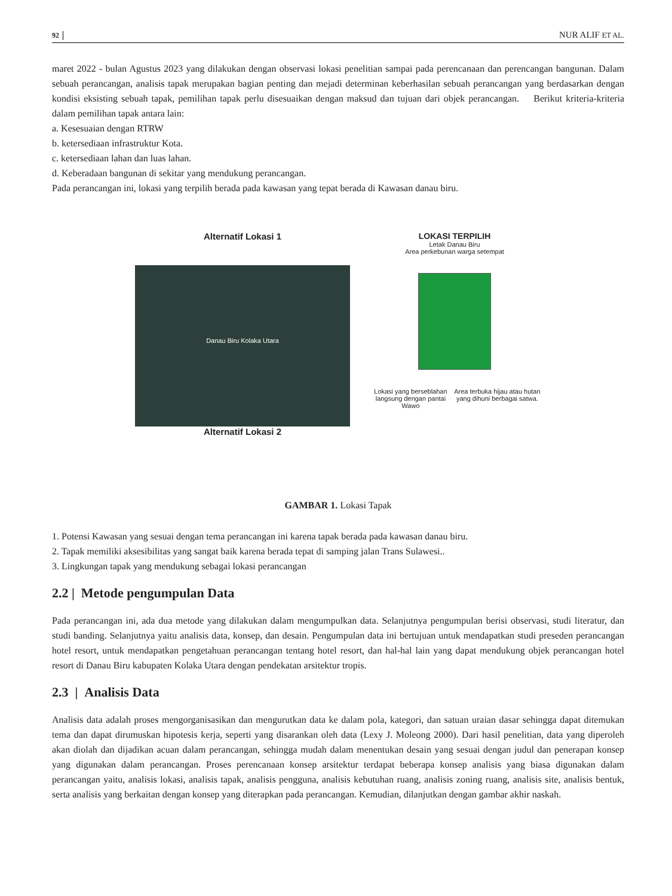92 NUR ALIF ET AL.
maret 2022 - bulan Agustus 2023 yang dilakukan dengan observasi lokasi penelitian sampai pada perencanaan dan perencangan bangunan. Dalam sebuah perancangan, analisis tapak merupakan bagian penting dan mejadi determinan keberhasilan sebuah perancangan yang berdasarkan dengan kondisi eksisting sebuah tapak, pemilihan tapak perlu disesuaikan dengan maksud dan tujuan dari objek perancangan. Berikut kriteria-kriteria dalam pemilihan tapak antara lain:
a. Kesesuaian dengan RTRW
b. ketersediaan infrastruktur Kota.
c. ketersediaan lahan dan luas lahan.
d. Keberadaan bangunan di sekitar yang mendukung perancangan.
Pada perancangan ini, lokasi yang terpilih berada pada kawasan yang tepat berada di Kawasan danau biru.
Alternatif Lokasi 1
Danau Biru Kolaka Utara
Alternatif Lokasi 2
LOKASI TERPILIH
Letak Danau Biru
Area perkebunan warga setempat
Lokasi yang berseblahan langsung dengan pantai Wawo Area terbuka hijau atau hutan yang dihuni berbagai satwa.
GAMBAR 1. Lokasi Tapak
1. Potensi Kawasan yang sesuai dengan tema perancangan ini karena tapak berada pada kawasan danau biru.
2. Tapak memiliki aksesibilitas yang sangat baik karena berada tepat di samping jalan Trans Sulawesi..
3. Lingkungan tapak yang mendukung sebagai lokasi perancangan
2.2 | Metode pengumpulan Data
Pada perancangan ini, ada dua metode yang dilakukan dalam mengumpulkan data. Selanjutnya pengumpulan berisi observasi, studi literatur, dan studi banding. Selanjutnya yaitu analisis data, konsep, dan desain. Pengumpulan data ini bertujuan untuk mendapatkan studi preseden perancangan hotel resort, untuk mendapatkan pengetahuan perancangan tentang hotel resort, dan hal-hal lain yang dapat mendukung objek perancangan hotel resort di Danau Biru kabupaten Kolaka Utara dengan pendekatan arsitektur tropis.
2.3 | Analisis Data
Analisis data adalah proses mengorganisasikan dan mengurutkan data ke dalam pola, kategori, dan satuan uraian dasar sehingga dapat ditemukan tema dan dapat dirumuskan hipotesis kerja, seperti yang disarankan oleh data (Lexy J. Moleong 2000). Dari hasil penelitian, data yang diperoleh akan diolah dan dijadikan acuan dalam perancangan, sehingga mudah dalam menentukan desain yang sesuai dengan judul dan penerapan konsep yang digunakan dalam perancangan. Proses perencanaan konsep arsitektur terdapat beberapa konsep analisis yang biasa digunakan dalam perancangan yaitu, analisis lokasi, analisis tapak, analisis pengguna, analisis kebutuhan ruang, analisis zoning ruang, analisis site, analisis bentuk, serta analisis yang berkaitan dengan konsep yang diterapkan pada perancangan. Kemudian, dilanjutkan dengan gambar akhir naskah.